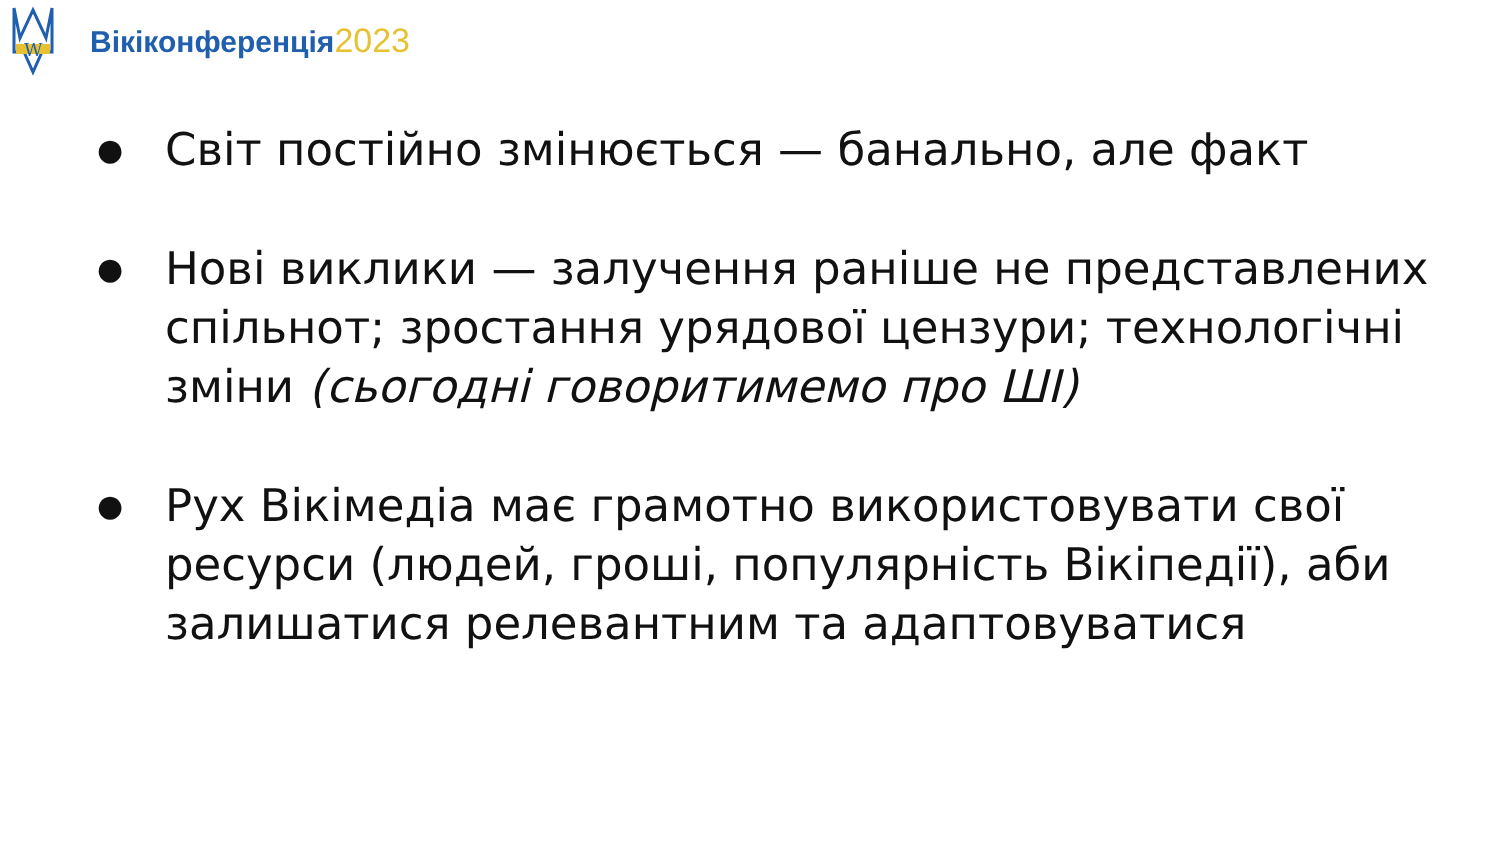W
Вікіконференція2023
● Світ постійно змінюється — банально, але факт
● Нові виклики — залучення раніше не представлених спільнот; зростання урядової цензури; технологічні зміни (сьогодні говоритимемо про ШІ)
● Рух Вікімедіа має грамотно використовувати свої ресурси (людей, гроші, популярність Вікіпедії), аби залишатися релевантним та адаптовуватися